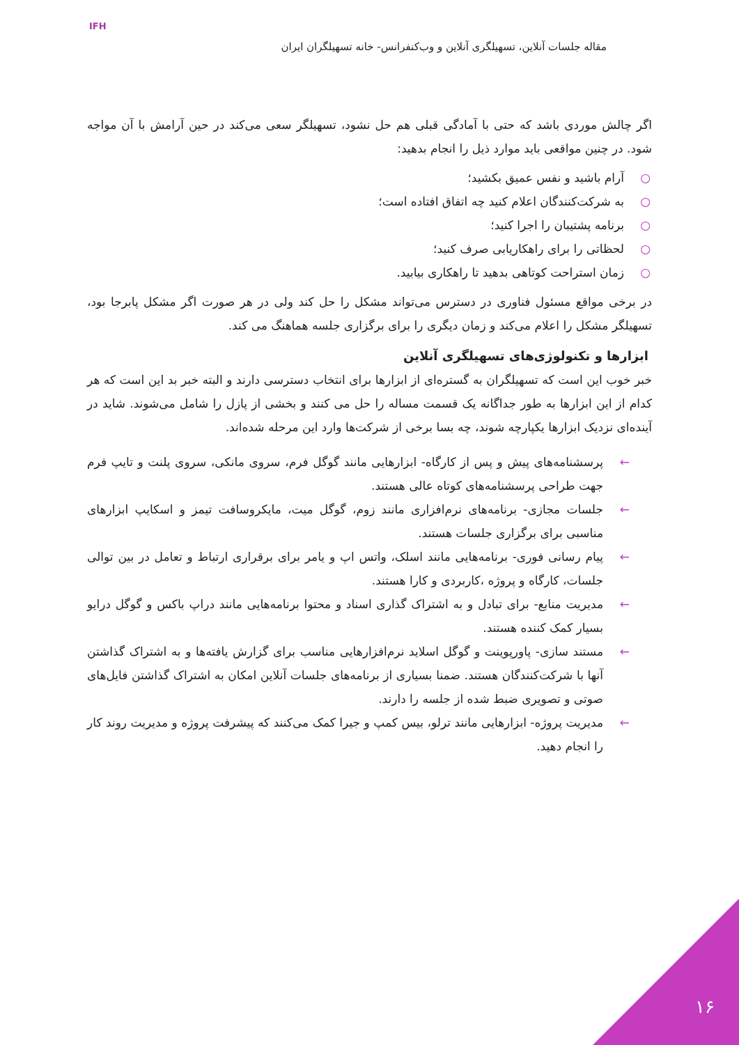IFH
مقاله جلسات آنلاین، تسهیلگری آنلاین و وب‌کنفرانس- خانه تسهیلگران ایران
اگر چالش موردی باشد که حتی با آمادگی قبلی هم حل نشود، تسهیلگر سعی می‌کند در حین آرامش با آن مواجه شود. در چنین مواقعی باید موارد ذیل را انجام بدهید:
○ آرام باشید و نفس عمیق بکشید؛
○ به شرکت‌کنندگان اعلام کنید چه اتفاق افتاده است؛
○ برنامه پشتیبان را اجرا کنید؛
○ لحظاتی را برای راهکاریابی صرف کنید؛
○ زمان استراحت کوتاهی بدهید تا راهکاری بیابید.
در برخی مواقع مسئول فناوری در دسترس می‌تواند مشکل را حل کند ولی در هر صورت اگر مشکل پابرجا بود، تسهیلگر مشکل را اعلام می‌کند و زمان دیگری را برای برگزاری جلسه هماهنگ می کند.
ابزارها و تکنولوژی‌های تسهیلگری آنلاین
خبر خوب این است که تسهیلگران به گستره‌ای از ابزارها برای انتخاب دسترسی دارند و البته خبر بد این است که هر کدام از این ابزارها به طور جداگانه یک قسمت مساله را حل می کنند و بخشی از پازل را شامل می‌شوند. شاید در آینده‌ای نزدیک ابزارها یکپارچه شوند، چه بسا برخی از شرکت‌ها وارد این مرحله شده‌اند.
← پرسشنامه‌های پیش و پس از کارگاه- ابزارهایی مانند گوگل فرم، سروی مانکی، سروی پلنت و تایپ فرم جهت طراحی پرسشنامه‌های کوتاه عالی هستند.
← جلسات مجازی- برنامه‌های نرم‌افزاری مانند زوم، گوگل میت، مایکروسافت تیمز و اسکایپ ابزارهای مناسبی برای برگزاری جلسات هستند.
← پیام رسانی فوری- برنامه‌هایی مانند اسلک، واتس اپ و یامر برای برقراری ارتباط و تعامل در بین توالی جلسات، کارگاه و پروژه ،کاربردی و کارا هستند.
← مدیریت منابع- برای تبادل و به اشتراک گذاری اسناد و محتوا برنامه‌هایی مانند دراپ باکس و گوگل درایو بسیار کمک کننده هستند.
← مستند سازی- پاورپوینت و گوگل اسلاید نرم‌افزارهایی مناسب برای گزارش یافته‌ها و به اشتراک گذاشتن آنها با شرکت‌کنندگان هستند. ضمنا بسیاری از برنامه‌های جلسات آنلاین امکان به اشتراک گذاشتن فایل‌های صوتی و تصویری ضبط شده از جلسه را دارند.
← مدیریت پروژه- ابزارهایی مانند ترلو، بیس کمپ و جیرا کمک می‌کنند که پیشرفت پروژه و مدیریت روند کار را انجام دهید.
۱۶